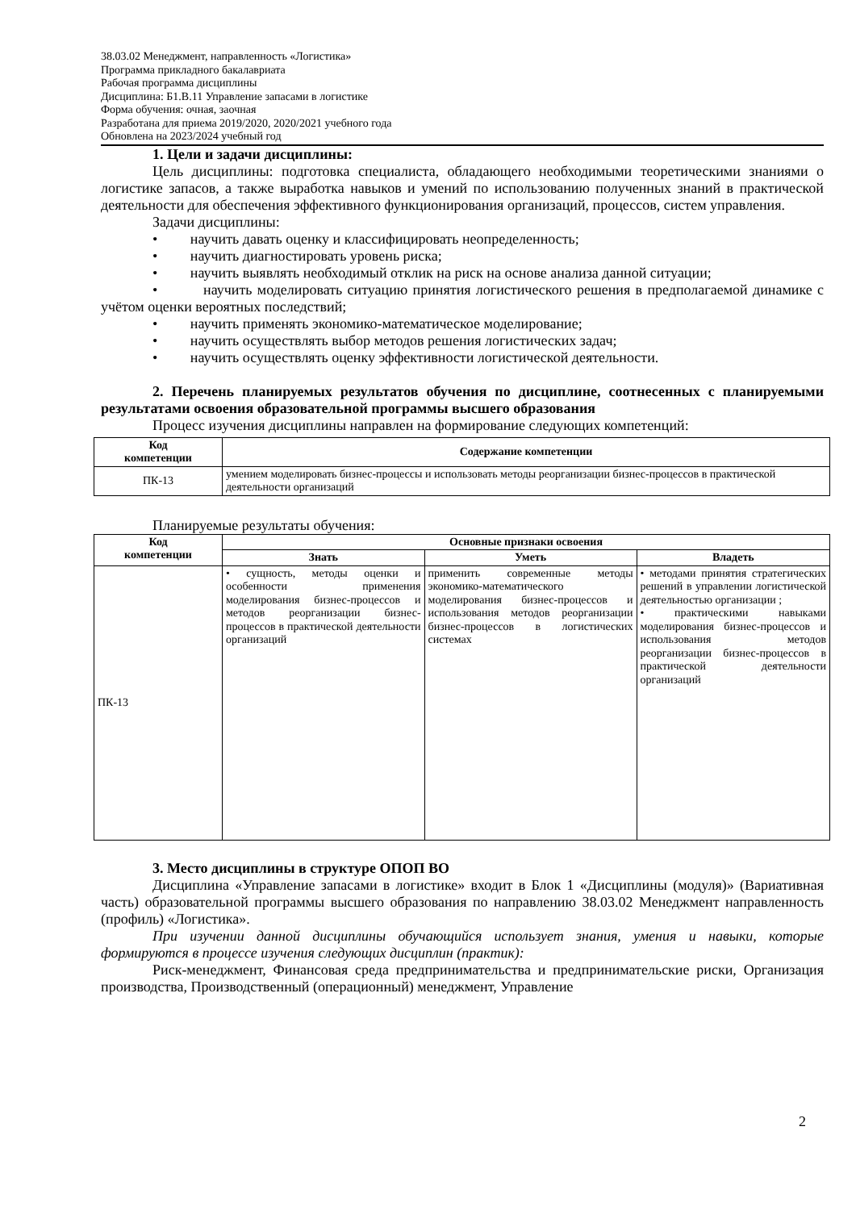38.03.02 Менеджмент, направленность «Логистика»
Программа прикладного бакалавриата
Рабочая программа дисциплины
Дисциплина: Б1.В.11 Управление запасами в логистике
Форма обучения: очная, заочная
Разработана для приема 2019/2020, 2020/2021 учебного года
Обновлена на 2023/2024 учебный год
1. Цели и задачи дисциплины:
Цель дисциплины: подготовка специалиста, обладающего необходимыми теоретическими знаниями о логистике запасов, а также выработка навыков и умений по использованию полученных знаний в практической деятельности для обеспечения эффективного функционирования организаций, процессов, систем управления.
Задачи дисциплины:
• научить давать оценку и классифицировать неопределенность;
• научить диагностировать уровень риска;
• научить выявлять необходимый отклик на риск на основе анализа данной ситуации;
• научить моделировать ситуацию принятия логистического решения в предполагаемой динамике с учётом оценки вероятных последствий;
• научить применять экономико-математическое моделирование;
• научить осуществлять выбор методов решения логистических задач;
• научить осуществлять оценку эффективности логистической деятельности.
2. Перечень планируемых результатов обучения по дисциплине, соотнесенных с планируемыми результатами освоения образовательной программы высшего образования
Процесс изучения дисциплины направлен на формирование следующих компетенций:
| Код компетенции | Содержание компетенции |
| --- | --- |
| ПК-13 | умением моделировать бизнес-процессы и использовать методы реорганизации бизнес-процессов в практической деятельности организаций |
Планируемые результаты обучения:
| Код компетенции | Основные признаки освоения | | |
| --- | --- | --- | --- |
| | Знать | Уметь | Владеть |
| ПК-13 | • сущность, методы оценки и особенности применения моделирования бизнес-процессов и методов реорганизации бизнес-процессов в практической деятельности организаций | применить современные методы экономико-математического моделирования бизнес-процессов и использования методов реорганизации бизнес-процессов в логистических системах | • методами принятия стратегических решений в управлении логистической деятельностью организации ; • практическими навыками моделирования бизнес-процессов и использования методов реорганизации бизнес-процессов в практической деятельности организаций |
3. Место дисциплины в структуре ОПОП ВО
Дисциплина «Управление запасами в логистике» входит в Блок 1 «Дисциплины (модуля)» (Вариативная часть) образовательной программы высшего образования по направлению 38.03.02 Менеджмент направленность (профиль) «Логистика».
При изучении данной дисциплины обучающийся использует знания, умения и навыки, которые формируются в процессе изучения следующих дисциплин (практик):
Риск-менеджмент, Финансовая среда предпринимательства и предпринимательские риски, Организация производства, Производственный (операционный) менеджмент, Управление
2